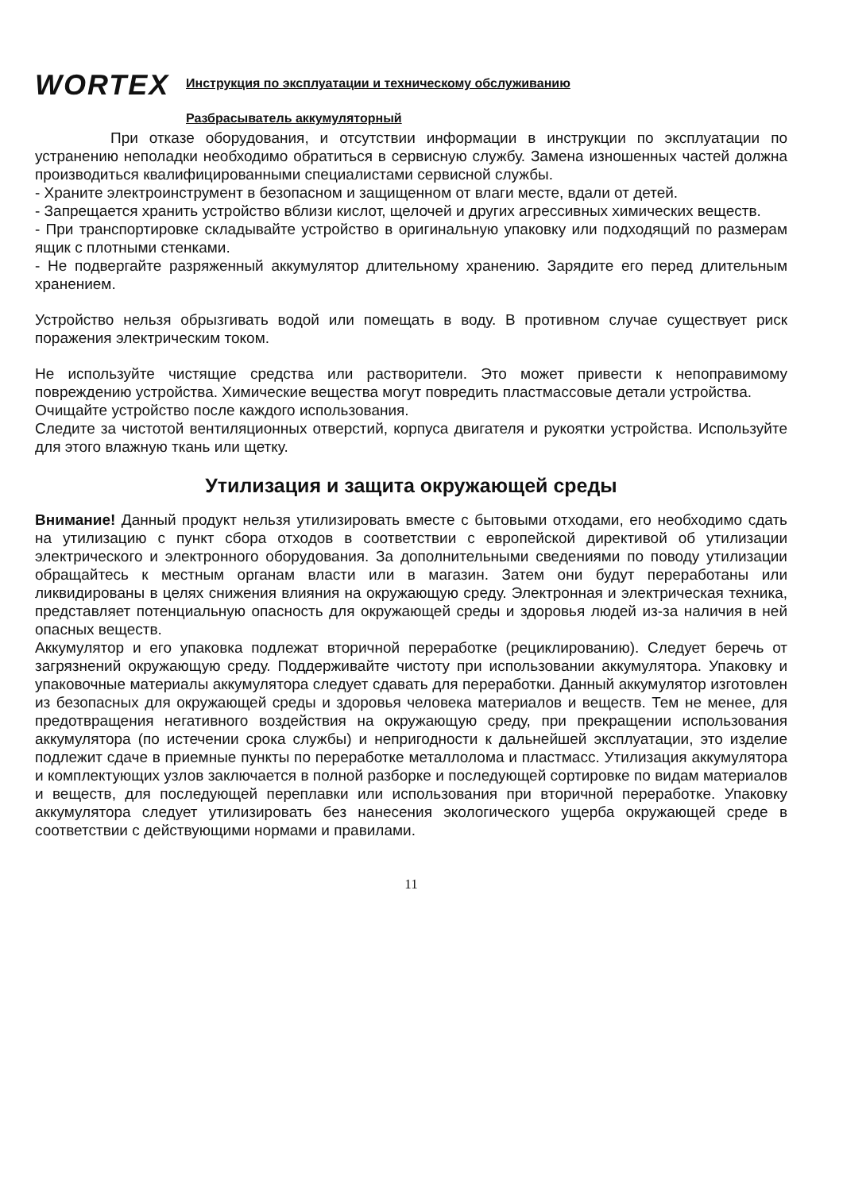WORTEX
Инструкция по эксплуатации и техническому обслуживанию
Разбрасыватель аккумуляторный
При отказе оборудования, и отсутствии информации в инструкции по эксплуатации по устранению неполадки необходимо обратиться в сервисную службу. Замена изношенных частей должна производиться квалифицированными специалистами сервисной службы.
- Храните электроинструмент в безопасном и защищенном от влаги месте, вдали от детей.
- Запрещается хранить устройство вблизи кислот, щелочей и других агрессивных химических веществ.
- При транспортировке складывайте устройство в оригинальную упаковку или подходящий по размерам ящик с плотными стенками.
- Не подвергайте разряженный аккумулятор длительному хранению. Зарядите его перед длительным хранением.
Устройство нельзя обрызгивать водой или помещать в воду. В противном случае существует риск поражения электрическим током.
Не используйте чистящие средства или растворители. Это может привести к непоправимому повреждению устройства. Химические вещества могут повредить пластмассовые детали устройства.
Очищайте устройство после каждого использования.
Следите за чистотой вентиляционных отверстий, корпуса двигателя и рукоятки устройства. Используйте для этого влажную ткань или щетку.
Утилизация и защита окружающей среды
Внимание! Данный продукт нельзя утилизировать вместе с бытовыми отходами, его необходимо сдать на утилизацию с пункт сбора отходов в соответствии с европейской директивой об утилизации электрического и электронного оборудования. За дополнительными сведениями по поводу утилизации обращайтесь к местным органам власти или в магазин. Затем они будут переработаны или ликвидированы в целях снижения влияния на окружающую среду. Электронная и электрическая техника, представляет потенциальную опасность для окружающей среды и здоровья людей из-за наличия в ней опасных веществ.
Аккумулятор и его упаковка подлежат вторичной переработке (рециклированию). Следует беречь от загрязнений окружающую среду. Поддерживайте чистоту при использовании аккумулятора. Упаковку и упаковочные материалы аккумулятора следует сдавать для переработки. Данный аккумулятор изготовлен из безопасных для окружающей среды и здоровья человека материалов и веществ. Тем не менее, для предотвращения негативного воздействия на окружающую среду, при прекращении использования аккумулятора (по истечении срока службы) и непригодности к дальнейшей эксплуатации, это изделие подлежит сдаче в приемные пункты по переработке металлолома и пластмасс. Утилизация аккумулятора и комплектующих узлов заключается в полной разборке и последующей сортировке по видам материалов и веществ, для последующей переплавки или использования при вторичной переработке. Упаковку аккумулятора следует утилизировать без нанесения экологического ущерба окружающей среде в соответствии с действующими нормами и правилами.
11